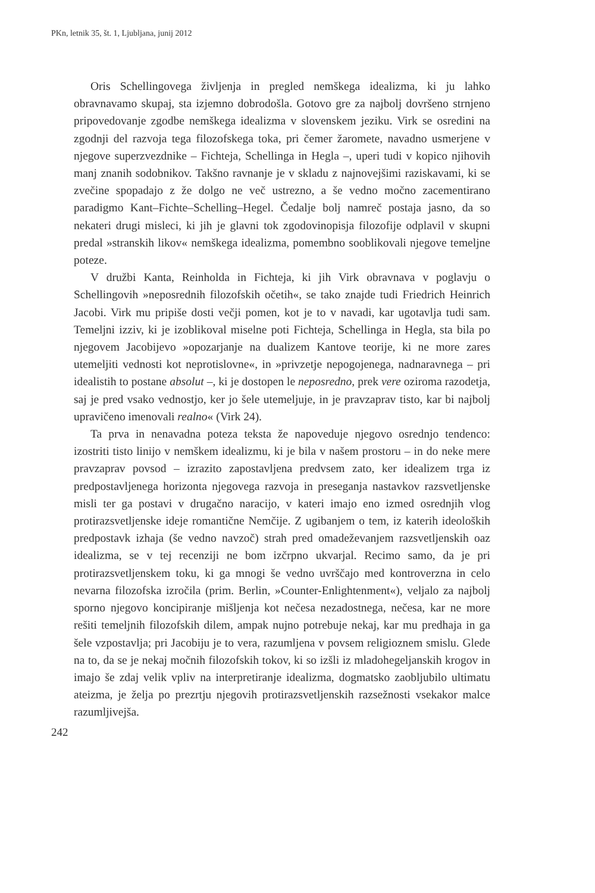PKn, letnik 35, št. 1, Ljubljana, junij 2012
Oris Schellingovega življenja in pregled nemškega idealizma, ki ju lahko obravnavamo skupaj, sta izjemno dobrodošla. Gotovo gre za najbolj dovršeno strnjeno pripovedovanje zgodbe nemškega idealizma v slovenskem jeziku. Virk se osredini na zgodnji del razvoja tega filozofskega toka, pri čemer žaromete, navadno usmerjene v njegove superzvezdnike – Fichteja, Schellinga in Hegla –, uperi tudi v kopico njihovih manj znanih sodobnikov. Takšno ravnanje je v skladu z najnovejšimi raziskavami, ki se zvečine spopadajo z že dolgo ne več ustrezno, a še vedno močno zacementirano paradigmo Kant–Fichte–Schelling–Hegel. Čedalje bolj namreč postaja jasno, da so nekateri drugi misleci, ki jih je glavni tok zgodovinopisja filozofije odplavil v skupni predal »stranskih likov« nemškega idealizma, pomembno sooblikovali njegove temeljne poteze.
V družbi Kanta, Reinholda in Fichteja, ki jih Virk obravnava v poglavju o Schellingovih »neposrednih filozofskih očetih«, se tako znajde tudi Friedrich Heinrich Jacobi. Virk mu pripiše dosti večji pomen, kot je to v navadi, kar ugotavlja tudi sam. Temeljni izziv, ki je izoblikoval miselne poti Fichteja, Schellinga in Hegla, sta bila po njegovem Jacobijevo »opozarjanje na dualizem Kantove teorije, ki ne more zares utemeljiti vednosti kot neprotislovne«, in »privzetje nepogojenega, nadnaravnega – pri idealistih to postane absolut –, ki je dostopen le neposredno, prek vere oziroma razodetja, saj je pred vsako vednostjo, ker jo šele utemeljuje, in je pravzaprav tisto, kar bi najbolj upravičeno imenovali realno« (Virk 24).
Ta prva in nenavadna poteza teksta že napoveduje njegovo osrednjo tendenco: izostriti tisto linijo v nemškem idealizmu, ki je bila v našem prostoru – in do neke mere pravzaprav povsod – izrazito zapostavljena predvsem zato, ker idealizem trga iz predpostavljenega horizonta njegovega razvoja in preseganja nastavkov razsvetljenske misli ter ga postavi v drugačno naracijo, v kateri imajo eno izmed osrednjih vlog protirazsvetljenske ideje romantične Nemčije. Z ugibanjem o tem, iz katerih ideoloških predpostavk izhaja (še vedno navzoč) strah pred omadeževanjem razsvetljenskih oaz idealizma, se v tej recenziji ne bom izčrpno ukvarjal. Recimo samo, da je pri protirazsvetljenskem toku, ki ga mnogi še vedno uvrščajo med kontroverzna in celo nevarna filozofska izročila (prim. Berlin, »Counter-Enlightenment«), veljalo za najbolj sporno njegovo koncipiranje mišljenja kot nečesa nezadostnega, nečesa, kar ne more rešiti temeljnih filozofskih dilem, ampak nujno potrebuje nekaj, kar mu predhaja in ga šele vzpostavlja; pri Jacobiju je to vera, razumljena v povsem religioznem smislu. Glede na to, da se je nekaj močnih filozofskih tokov, ki so izšli iz mladohegeljanskih krogov in imajo še zdaj velik vpliv na interpretiranje idealizma, dogmatsko zaobljubilo ultimatu ateizma, je želja po prezrtju njegovih protirazsvetljenskih razsežnosti vsekakor malce razumljivejša.
242